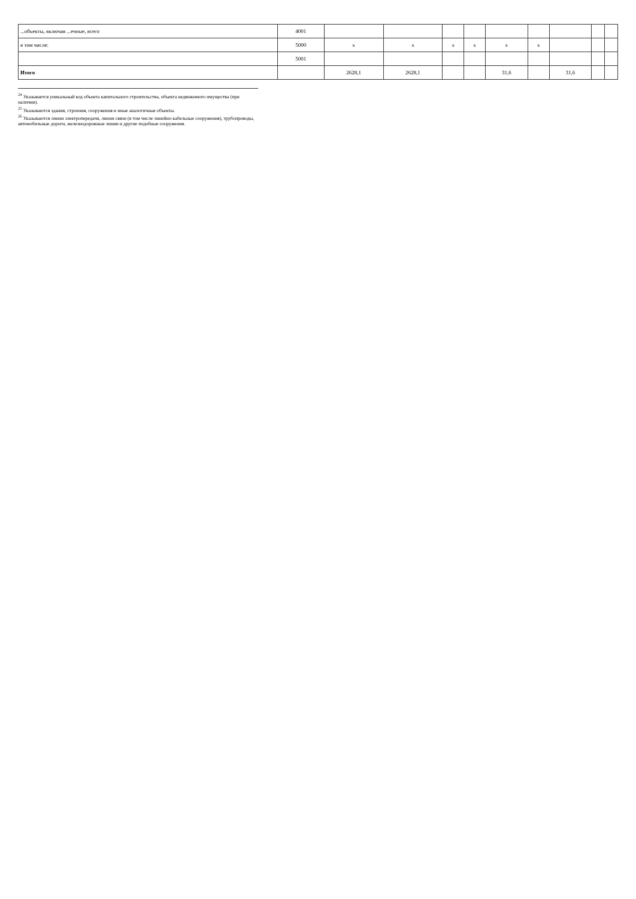| ...объекты, включая ...ечные, всего | 4001 | | | | | | | | | |
| в том числе: | 5000 | x | x | x | x | x | x | | | |
| | 5001 | | | | | | | | | |
| Итого | | 2628,1 | 2628,1 | | | 31,6 | | 31,6 | | |
<sup>24</sup> Указывается уникальный код объекта капитального строительства, объекта недвижимого имущества (при наличии).
<sup>25</sup> Указываются здания, строения, сооружения и иные аналогичные объекты.
<sup>26</sup> Указываются линии электропередачи, линии связи (в том числе линейно-кабельные сооружения), трубопроводы, автомобильные дороги, железнодорожные линии и другие подобные сооружения.